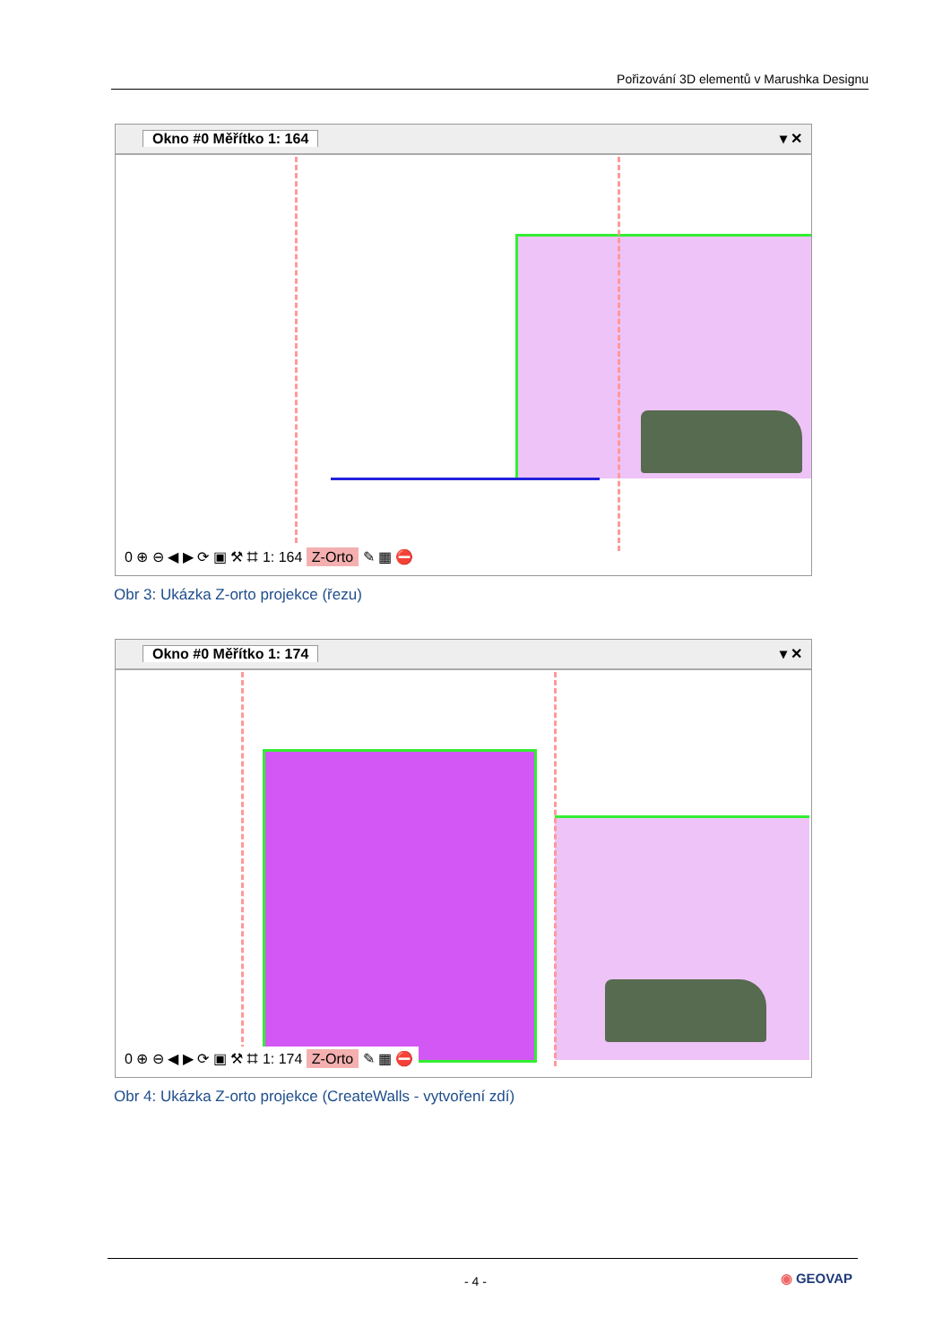Pořizování 3D elementů v Marushka Designu
Okno #0 Měřítko 1: 164 ▾ ✕
0 ⊕ ⊖ ◀ ▶ ⟳ ▣ ⚒ ⌗ 1: 164 Z-Orto ✎ ▦ ⛔
Obr 3: Ukázka Z-orto projekce (řezu)
Okno #0 Měřítko 1: 174 ▾ ✕
0 ⊕ ⊖ ◀ ▶ ⟳ ▣ ⚒ ⌗ 1: 174 Z-Orto ✎ ▦ ⛔
Obr 4: Ukázka Z-orto projekce (CreateWalls - vytvoření zdí)
- 4 - ◉ GEOVAP